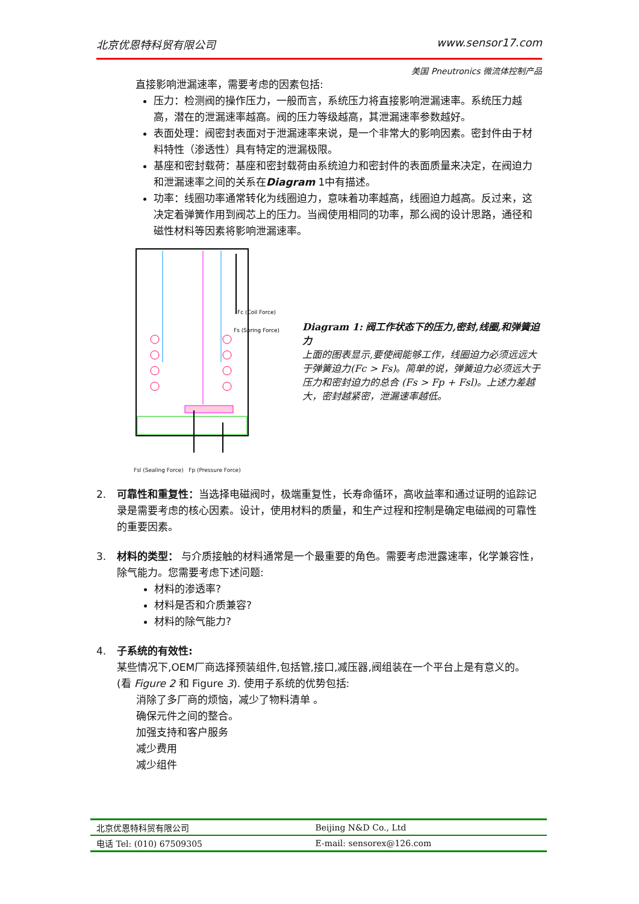北京优恩特科贸有限公司 www.sensor17.com
美国 Pneutronics 微流体控制产品
直接影响泄漏速率，需要考虑的因素包括:
压力：检测阀的操作压力，一般而言，系统压力将直接影响泄漏速率。系统压力越高，潜在的泄漏速率越高。阀的压力等级越高，其泄漏速率参数越好。
表面处理：阀密封表面对于泄漏速率来说，是一个非常大的影响因素。密封件由于材料特性（渗透性）具有特定的泄漏极限。
基座和密封载荷：基座和密封载荷由系统迫力和密封件的表面质量来决定，在阀迫力和泄漏速率之间的关系在Diagram 1中有描述。
功率：线圈功率通常转化为线圈迫力，意味着功率越高，线圈迫力越高。反过来，这决定着弹簧作用到阀芯上的压力。当阀使用相同的功率，那么阀的设计思路，通径和磁性材料等因素将影响泄漏速率。
Fc (Coil Force)
Fs (Spring Force)
Fsl (Sealing Force) Fp (Pressure Force)
Diagram 1: 阀工作状态下的压力,密封,线圈,和弹簧迫力
上面的图表显示,要使阀能够工作，线圈迫力必须远远大于弹簧迫力(Fc > Fs)。简单的说，弹簧迫力必须远大于压力和密封迫力的总合 (Fs > Fp + Fsl)。上述力差越大，密封越紧密，泄漏速率越低。
2. 可靠性和重复性：当选择电磁阀时，极端重复性，长寿命循环，高收益率和通过证明的追踪记录是需要考虑的核心因素。设计，使用材料的质量，和生产过程和控制是确定电磁阀的可靠性的重要因素。
3. 材料的类型： 与介质接触的材料通常是一个最重要的角色。需要考虑泄露速率，化学兼容性，除气能力。您需要考虑下述问题:
材料的渗透率?
材料是否和介质兼容?
材料的除气能力?
4. 子系统的有效性:
某些情况下,OEM厂商选择预装组件,包括管,接口,减压器,阀组装在一个平台上是有意义的。 (看 Figure 2 和 Figure 3). 使用子系统的优势包括:
消除了多厂商的烦恼，减少了物料清单 。
确保元件之间的整合。
加强支持和客户服务
减少费用
减少组件
| 北京优恩特科贸有限公司 | Beijing N&D Co., Ltd |
| 电话 Tel: (010) 67509305 | E-mail: sensorex@126.com |